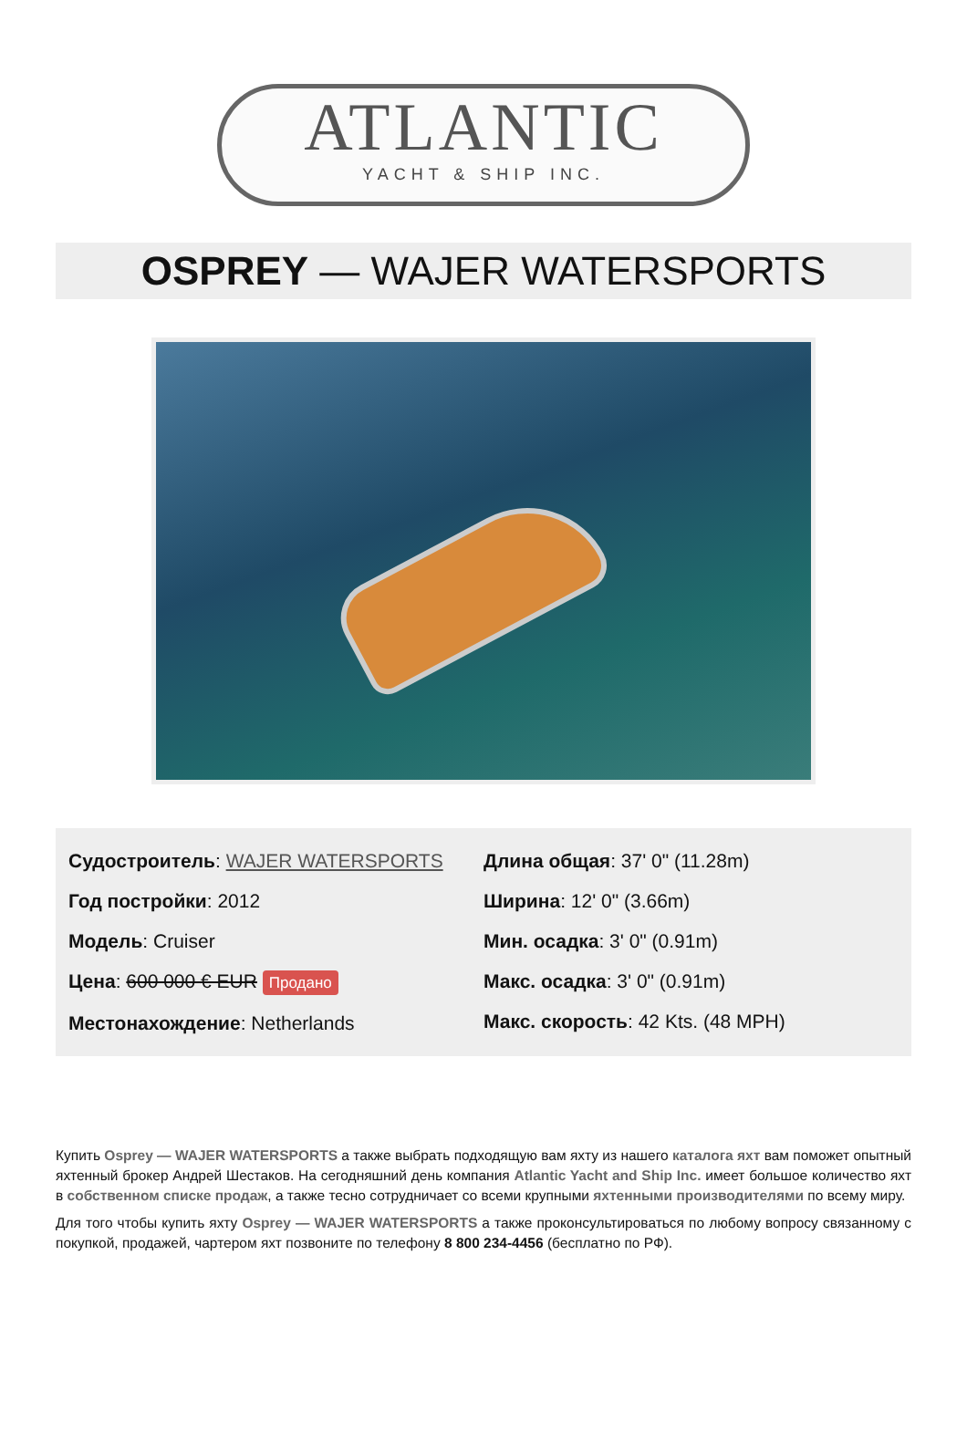ATLANTIC
YACHT & SHIP INC.
OSPREY — WAJER WATERSPORTS
Судостроитель: WAJER WATERSPORTS
Год постройки: 2012
Модель: Cruiser
Цена: 600 000 € EUR Продано
Местонахождение: Netherlands
Длина общая: 37' 0" (11.28m)
Ширина: 12' 0" (3.66m)
Мин. осадка: 3' 0" (0.91m)
Макс. осадка: 3' 0" (0.91m)
Макс. скорость: 42 Kts. (48 MPH)
Купить Osprey — WAJER WATERSPORTS а также выбрать подходящую вам яхту из нашего каталога яхт вам поможет опытный яхтенный брокер Андрей Шестаков. На сегодняшний день компания Atlantic Yacht and Ship Inc. имеет большое количество яхт в собственном списке продаж, а также тесно сотрудничает со всеми крупными яхтенными производителями по всему миру.
Для того чтобы купить яхту Osprey — WAJER WATERSPORTS а также проконсультироваться по любому вопросу связанному с покупкой, продажей, чартером яхт позвоните по телефону 8 800 234-4456 (бесплатно по РФ).